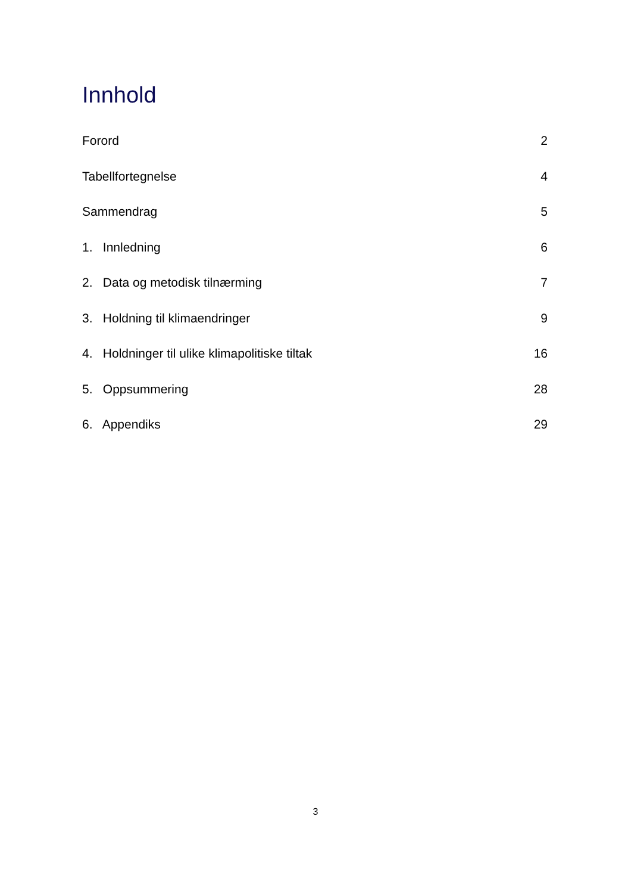Innhold
Forord 2
Tabellfortegnelse 4
Sammendrag 5
1. Innledning 6
2. Data og metodisk tilnærming 7
3. Holdning til klimaendringer 9
4. Holdninger til ulike klimapolitiske tiltak 16
5. Oppsummering 28
6. Appendiks 29
3